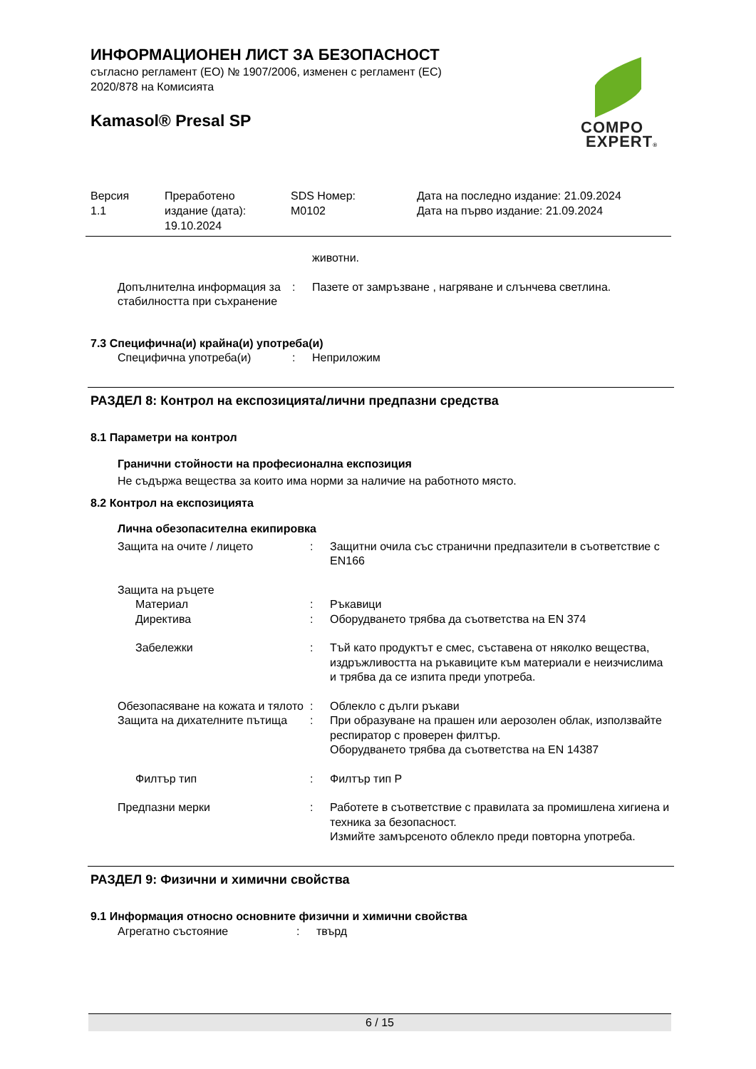ИНФОРМАЦИОНЕН ЛИСТ ЗА БЕЗОПАСНОСТ
съгласно регламент (ЕО) № 1907/2006, изменен с регламент (ЕС)
2020/878 на Комисията
Kamasol® Presal SP
COMPO
EXPERT®
Версия
1.1
Преработено
издание (дата):
19.10.2024
SDS Номер:
M0102
Дата на последно издание: 21.09.2024
Дата на първо издание: 21.09.2024
| | | животни. |
| Допълнителна информация за стабилността при съхранение | : | Пазете от замръзване , нагряване и слънчева светлина. |
7.3 Специфична(и) крайна(и) употреба(и)
| Специфична употреба(и) | : | Неприложим |
РАЗДЕЛ 8: Контрол на експозицията/лични предпазни средства
8.1 Параметри на контрол
Гранични стойности на професионална експозиция
Не съдържа вещества за които има норми за наличие на работното място.
8.2 Контрол на експозицията
Лична обезопасителна екипировка
| Защита на очите / лицето | : | Защитни очила със странични предпазители в съответствие с EN166 |
| Защита на ръцете | | |
| Материал | : | Ръкавици |
| Директива | : | Оборудването трябва да съответства на EN 374 |
| Забележки | : | Тъй като продуктът е смес, съставена от няколко вещества, издръжливостта на ръкавиците към материали е неизчислима и трябва да се изпита преди употреба. |
| Обезопасяване на кожата и тялото | : | Облекло с дълги ръкави |
| Защита на дихателните пътища | : | При образуване на прашен или аерозолен облак, използвайте респиратор с проверен филтър. Оборудването трябва да съответства на EN 14387 |
| Филтър тип | : | Филтър тип P |
| Предпазни мерки | : | Работете в съответствие с правилата за промишлена хигиена и техника за безопасност. Измийте замърсеното облекло преди повторна употреба. |
РАЗДЕЛ 9: Физични и химични свойства
9.1 Информация относно основните физични и химични свойства
| Агрегатно състояние | : | твърд |
6 / 15